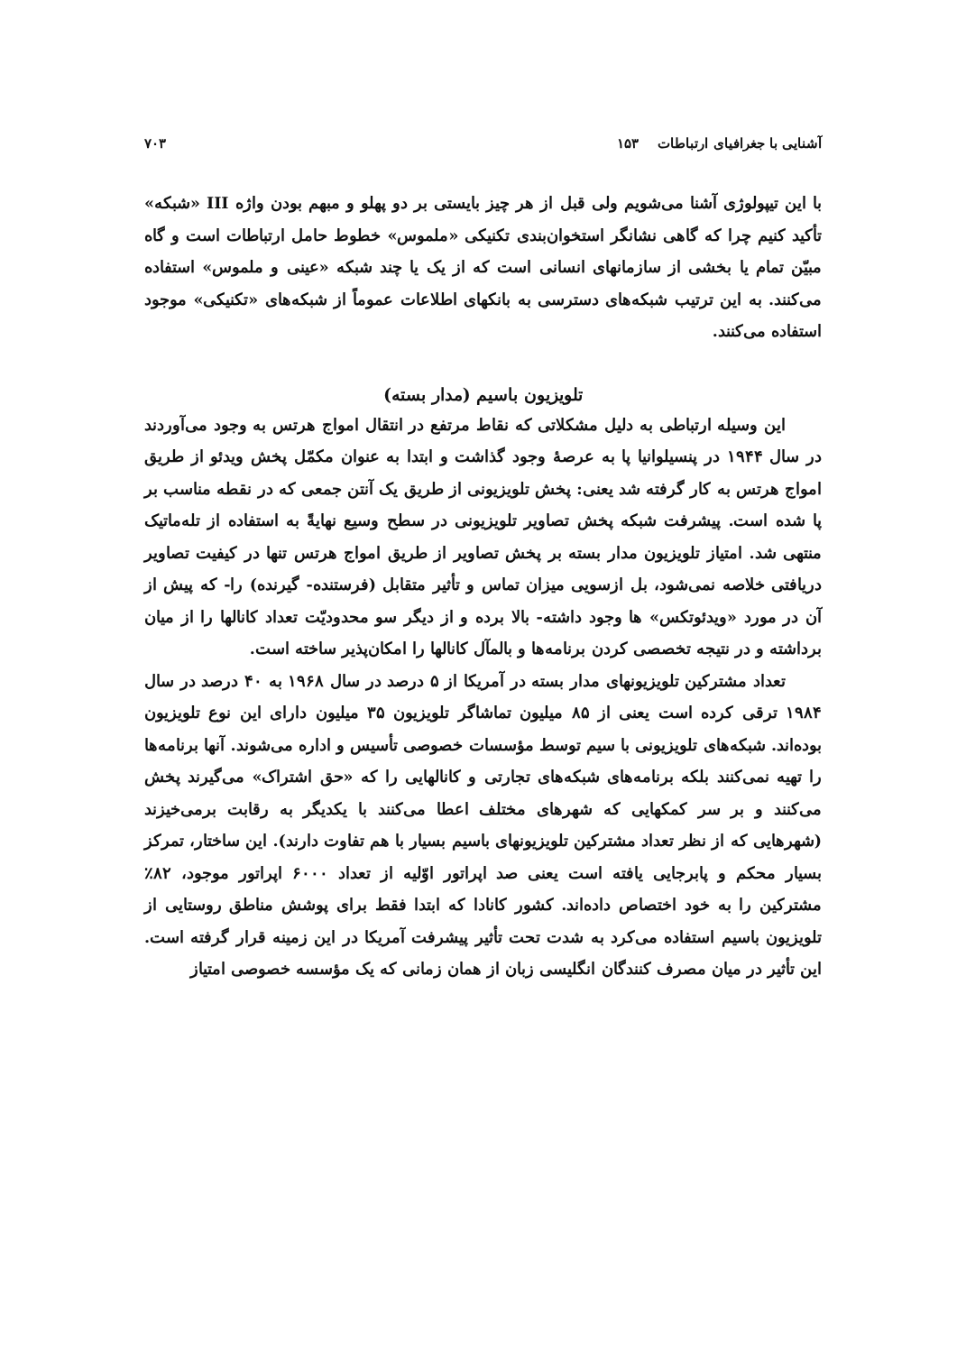آشنایی با جغرافیای ارتباطات ۱۵۳ ۷۰۳
با این تیپولوژی آشنا می‌شویم ولی قبل از هر چیز بایستی بر دو پهلو و مبهم بودن واژه III «شبکه» تأکید کنیم چرا که گاهی نشانگر استخوان‌بندی تکنیکی «ملموس» خطوط حامل ارتباطات است و گاه مبیّن تمام یا بخشی از سازمانهای انسانی است که از یک یا چند شبکه «عینی و ملموس» استفاده می‌کنند. به این ترتیب شبکه‌های دسترسی به بانکهای اطلاعات عموماً از شبکه‌های «تکنیکی» موجود استفاده می‌کنند.
تلویزیون باسیم (مدار بسته)
این وسیله ارتباطی به دلیل مشکلاتی که نقاط مرتفع در انتقال امواج هرتس به وجود می‌آوردند در سال ۱۹۴۴ در پنسیلوانیا پا به عرصهٔ وجود گذاشت و ابتدا به عنوان مکمّل پخش ویدئو از طریق امواج هرتس به کار گرفته شد یعنی: پخش تلویزیونی از طریق یک آنتن جمعی که در نقطه مناسب بر پا شده است. پیشرفت شبکه پخش تصاویر تلویزیونی در سطح وسیع نهایةً به استفاده از تله‌ماتیک منتهی شد. امتیاز تلویزیون مدار بسته بر پخش تصاویر از طریق امواج هرتس تنها در کیفیت تصاویر دریافتی خلاصه نمی‌شود، بل ازسویی میزان تماس و تأثیر متقابل (فرستنده- گیرنده) را- که پیش از آن در مورد «ویدئوتکس» ها وجود داشته- بالا برده و از دیگر سو محدودیّت تعداد کانالها را از میان برداشته و در نتیجه تخصصی کردن برنامه‌ها و بالمآل کانالها را امکان‌پذیر ساخته است.
تعداد مشترکین تلویزیونهای مدار بسته در آمریکا از ۵ درصد در سال ۱۹۶۸ به ۴۰ درصد در سال ۱۹۸۴ ترقی کرده است یعنی از ۸۵ میلیون تماشاگر تلویزیون ۳۵ میلیون دارای این نوع تلویزیون بوده‌اند. شبکه‌های تلویزیونی با سیم توسط مؤسسات خصوصی تأسیس و اداره می‌شوند. آنها برنامه‌ها را تهیه نمی‌کنند بلکه برنامه‌های شبکه‌های تجارتی و کانالهایی را که «حق اشتراک» می‌گیرند پخش می‌کنند و بر سر کمکهایی که شهرهای مختلف اعطا می‌کنند با یکدیگر به رقابت برمی‌خیزند (شهرهایی که از نظر تعداد مشترکین تلویزیونهای باسیم بسیار با هم تفاوت دارند). این ساختار، تمرکز بسیار محکم و پابرجایی یافته است یعنی صد اپراتور اوّلیه از تعداد ۶۰۰۰ اپراتور موجود، ۸۲٪ مشترکین را به خود اختصاص داده‌اند. کشور کانادا که ابتدا فقط برای پوشش مناطق روستایی از تلویزیون باسیم استفاده می‌کرد به شدت تحت تأثیر پیشرفت آمریکا در این زمینه قرار گرفته است. این تأثیر در میان مصرف کنندگان انگلیسی زبان از همان زمانی که یک مؤسسه خصوصی امتیاز